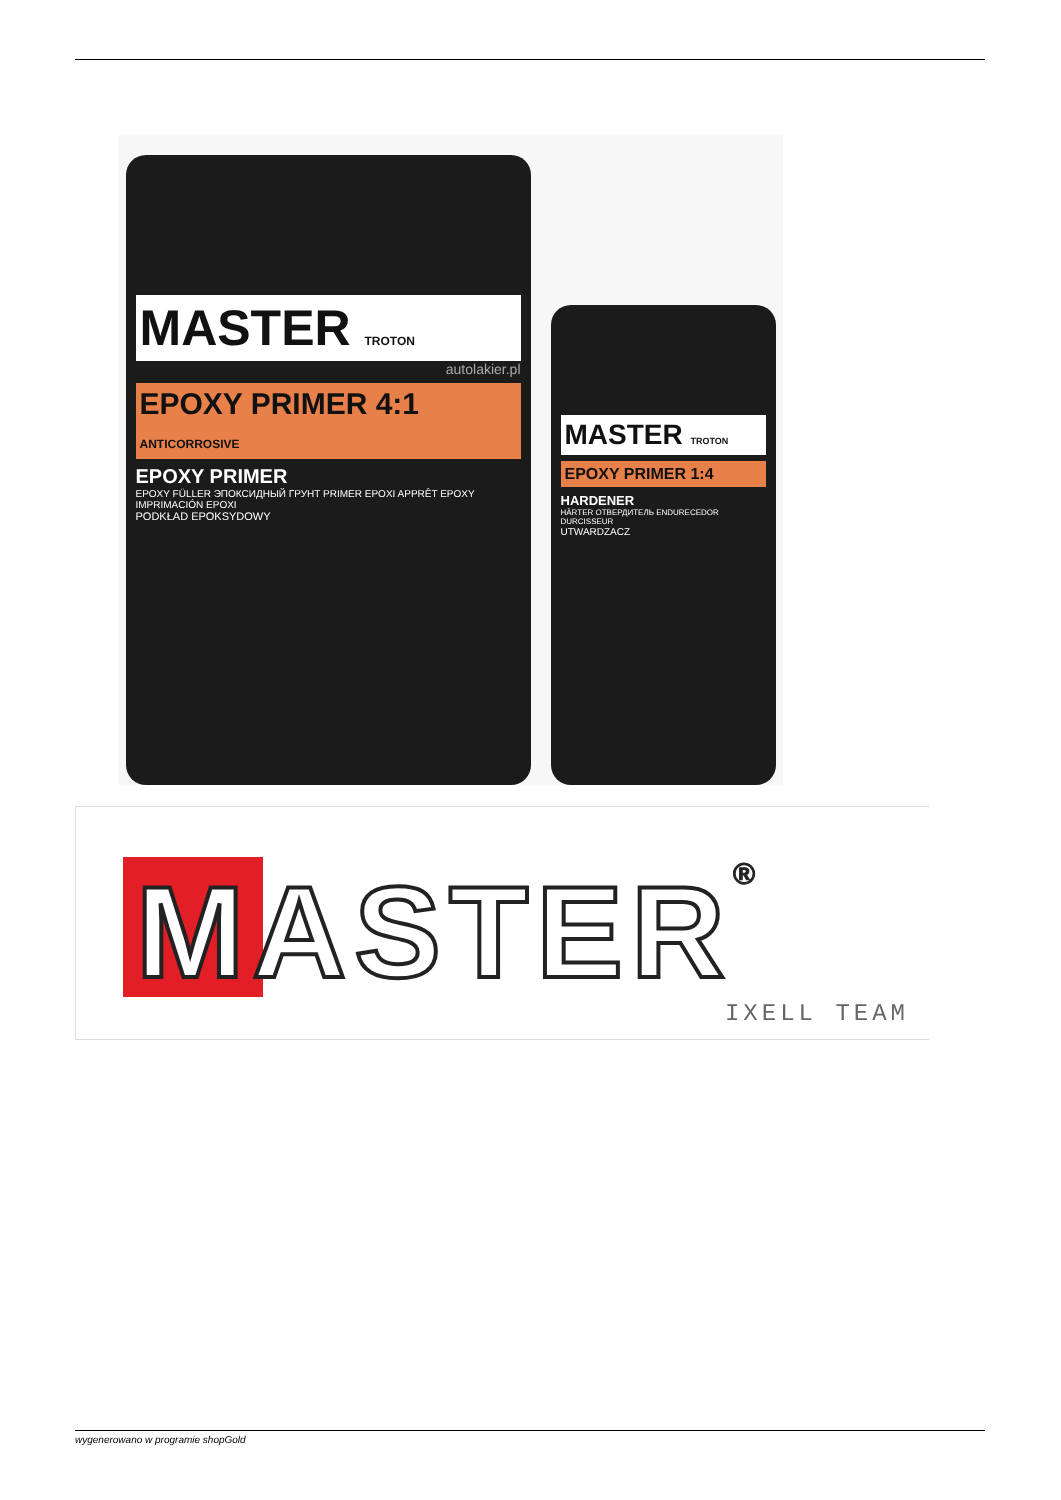MASTER TROTON
autolakier.pl
EPOXY PRIMER 4:1
ANTICORROSIVE
EPOXY PRIMER
EPOXY FÜLLER ЭПОКСИДНЫЙ ГРУНТ PRIMER EPOXI APPRÊT EPOXY IMPRIMACIÓN EPOXI
PODKŁAD EPOKSYDOWY
MASTER TROTON
EPOXY PRIMER 1:4
HARDENER
HÄRTER ОТВЕРДИТЕЛЬ ENDURECEDOR DURCISSEUR
UTWARDZACZ
MASTER® IXELL TEAM
wygenerowano w programie shopGold